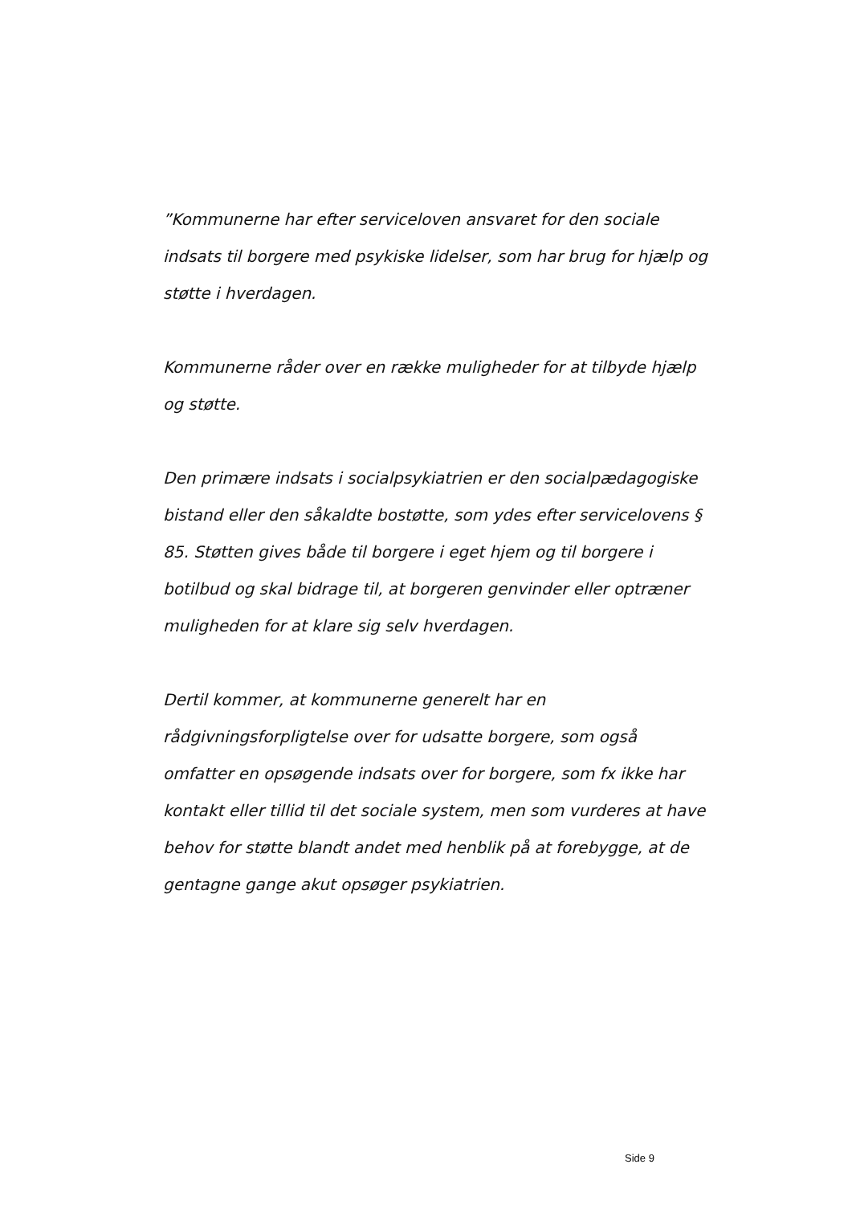”Kommunerne har efter serviceloven ansvaret for den sociale indsats til borgere med psykiske lidelser, som har brug for hjælp og støtte i hverdagen.
Kommunerne råder over en række muligheder for at tilbyde hjælp og støtte.
Den primære indsats i socialpsykiatrien er den socialpædagogiske bistand eller den såkaldte bostøtte, som ydes efter servicelovens § 85. Støtten gives både til borgere i eget hjem og til borgere i botilbud og skal bidrage til, at borgeren genvinder eller optræner muligheden for at klare sig selv hverdagen.
Dertil kommer, at kommunerne generelt har en rådgivningsforpligtelse over for udsatte borgere, som også omfatter en opsøgende indsats over for borgere, som fx ikke har kontakt eller tillid til det sociale system, men som vurderes at have behov for støtte blandt andet med henblik på at forebygge, at de gentagne gange akut opsøger psykiatrien.
Side 9